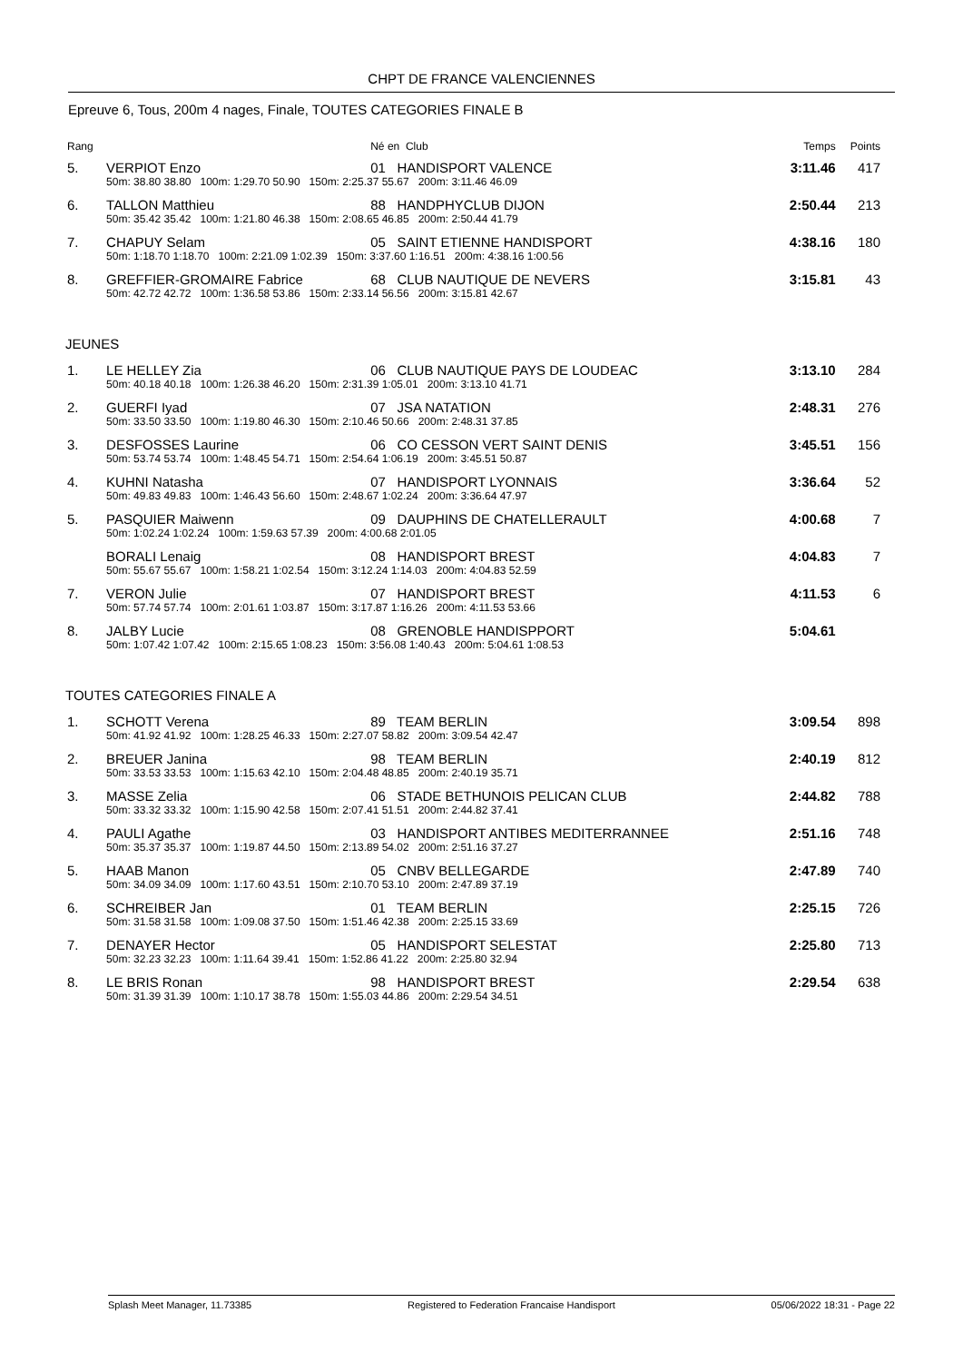CHPT DE FRANCE VALENCIENNES
Epreuve 6, Tous, 200m 4 nages, Finale, TOUTES CATEGORIES FINALE B
| Rang | | Né en Club | | Temps | Points |
| 5. | VERPIOT Enzo | 01 HANDISPORT VALENCE | | 3:11.46 | 417 |
| | 50m: 38.80 38.80 100m: 1:29.70 50.90 150m: 2:25.37 55.67 200m: 3:11.46 46.09 | | | | |
| 6. | TALLON Matthieu | 88 HANDPHYCLUB DIJON | | 2:50.44 | 213 |
| | 50m: 35.42 35.42 100m: 1:21.80 46.38 150m: 2:08.65 46.85 200m: 2:50.44 41.79 | | | | |
| 7. | CHAPUY Selam | 05 SAINT ETIENNE HANDISPORT | | 4:38.16 | 180 |
| | 50m: 1:18.70 1:18.70 100m: 2:21.09 1:02.39 150m: 3:37.60 1:16.51 200m: 4:38.16 1:00.56 | | | | |
| 8. | GREFFIER-GROMAIRE Fabrice | 68 CLUB NAUTIQUE DE NEVERS | | 3:15.81 | 43 |
| | 50m: 42.72 42.72 100m: 1:36.58 53.86 150m: 2:33.14 56.56 200m: 3:15.81 42.67 | | | | |
| JEUNES | | | | | |
| 1. | LE HELLEY Zia | 06 CLUB NAUTIQUE PAYS DE LOUDEAC | | 3:13.10 | 284 |
| | 50m: 40.18 40.18 100m: 1:26.38 46.20 150m: 2:31.39 1:05.01 200m: 3:13.10 41.71 | | | | |
| 2. | GUERFI Iyad | 07 JSA NATATION | | 2:48.31 | 276 |
| | 50m: 33.50 33.50 100m: 1:19.80 46.30 150m: 2:10.46 50.66 200m: 2:48.31 37.85 | | | | |
| 3. | DESFOSSES Laurine | 06 CO CESSON VERT SAINT DENIS | | 3:45.51 | 156 |
| | 50m: 53.74 53.74 100m: 1:48.45 54.71 150m: 2:54.64 1:06.19 200m: 3:45.51 50.87 | | | | |
| 4. | KUHNI Natasha | 07 HANDISPORT LYONNAIS | | 3:36.64 | 52 |
| | 50m: 49.83 49.83 100m: 1:46.43 56.60 150m: 2:48.67 1:02.24 200m: 3:36.64 47.97 | | | | |
| 5. | PASQUIER Maiwenn | 09 DAUPHINS DE CHATELLERAULT | | 4:00.68 | 7 |
| | 50m: 1:02.24 1:02.24 100m: 1:59.63 57.39 200m: 4:00.68 2:01.05 | | | | |
| | BORALI Lenaig | 08 HANDISPORT BREST | | 4:04.83 | 7 |
| | 50m: 55.67 55.67 100m: 1:58.21 1:02.54 150m: 3:12.24 1:14.03 200m: 4:04.83 52.59 | | | | |
| 7. | VERON Julie | 07 HANDISPORT BREST | | 4:11.53 | 6 |
| | 50m: 57.74 57.74 100m: 2:01.61 1:03.87 150m: 3:17.87 1:16.26 200m: 4:11.53 53.66 | | | | |
| 8. | JALBY Lucie | 08 GRENOBLE HANDISPPORT | | 5:04.61 | |
| | 50m: 1:07.42 1:07.42 100m: 2:15.65 1:08.23 150m: 3:56.08 1:40.43 200m: 5:04.61 1:08.53 | | | | |
| TOUTES CATEGORIES FINALE A | | | | | |
| 1. | SCHOTT Verena | 89 TEAM BERLIN | | 3:09.54 | 898 |
| | 50m: 41.92 41.92 100m: 1:28.25 46.33 150m: 2:27.07 58.82 200m: 3:09.54 42.47 | | | | |
| 2. | BREUER Janina | 98 TEAM BERLIN | | 2:40.19 | 812 |
| | 50m: 33.53 33.53 100m: 1:15.63 42.10 150m: 2:04.48 48.85 200m: 2:40.19 35.71 | | | | |
| 3. | MASSE Zelia | 06 STADE BETHUNOIS PELICAN CLUB | | 2:44.82 | 788 |
| | 50m: 33.32 33.32 100m: 1:15.90 42.58 150m: 2:07.41 51.51 200m: 2:44.82 37.41 | | | | |
| 4. | PAULI Agathe | 03 HANDISPORT ANTIBES MEDITERRANNEE | | 2:51.16 | 748 |
| | 50m: 35.37 35.37 100m: 1:19.87 44.50 150m: 2:13.89 54.02 200m: 2:51.16 37.27 | | | | |
| 5. | HAAB Manon | 05 CNBV BELLEGARDE | | 2:47.89 | 740 |
| | 50m: 34.09 34.09 100m: 1:17.60 43.51 150m: 2:10.70 53.10 200m: 2:47.89 37.19 | | | | |
| 6. | SCHREIBER Jan | 01 TEAM BERLIN | | 2:25.15 | 726 |
| | 50m: 31.58 31.58 100m: 1:09.08 37.50 150m: 1:51.46 42.38 200m: 2:25.15 33.69 | | | | |
| 7. | DENAYER Hector | 05 HANDISPORT SELESTAT | | 2:25.80 | 713 |
| | 50m: 32.23 32.23 100m: 1:11.64 39.41 150m: 1:52.86 41.22 200m: 2:25.80 32.94 | | | | |
| 8. | LE BRIS Ronan | 98 HANDISPORT BREST | | 2:29.54 | 638 |
| | 50m: 31.39 31.39 100m: 1:10.17 38.78 150m: 1:55.03 44.86 200m: 2:29.54 34.51 | | | | |
Splash Meet Manager, 11.73385 Registered to Federation Francaise Handisport 05/06/2022 18:31 - Page 22